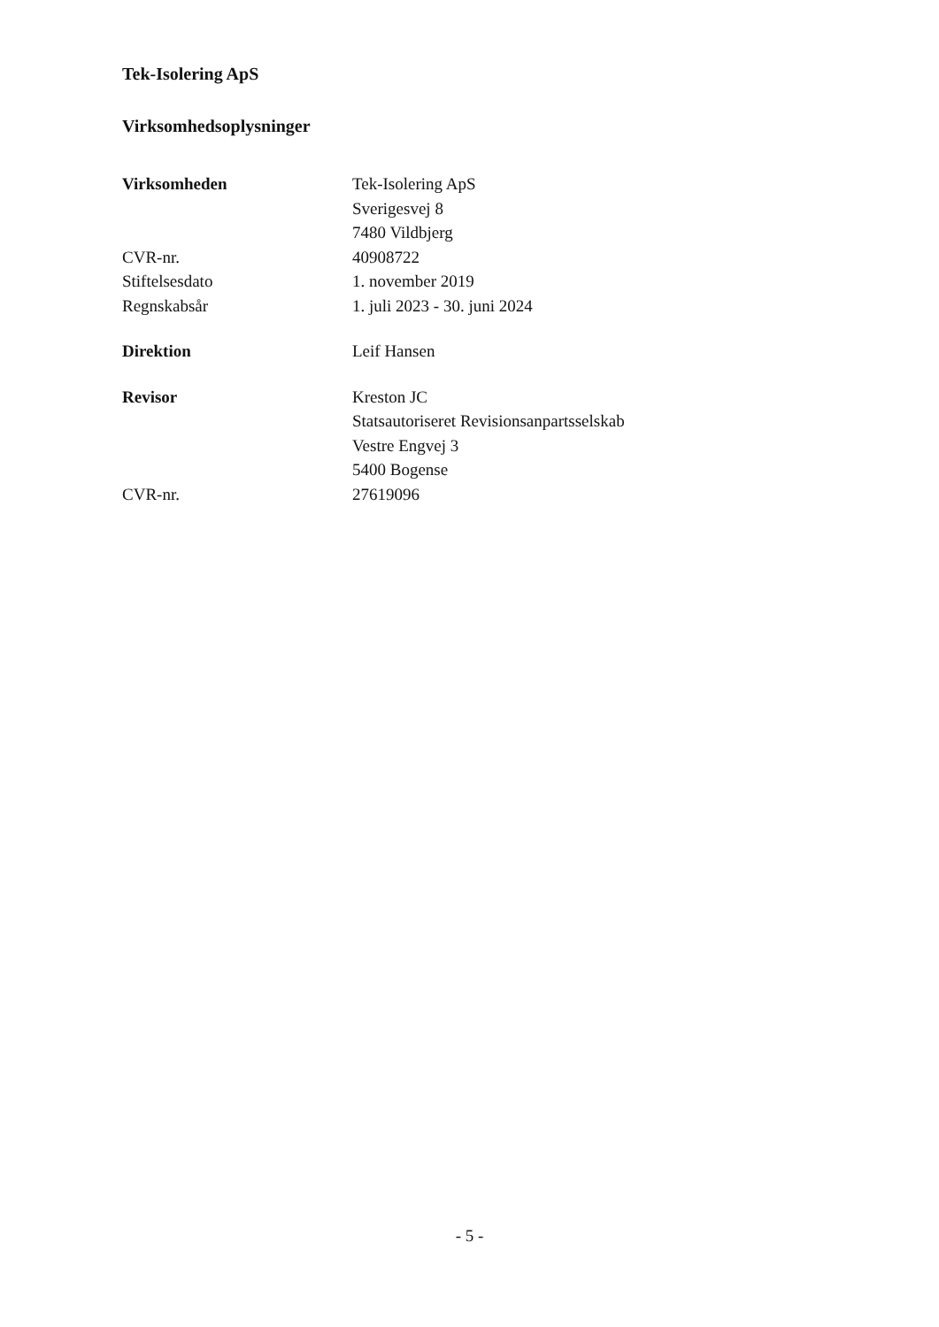Tek-Isolering ApS
Virksomhedsoplysninger
| Virksomheden | Tek-Isolering ApS Sverigesvej 8 7480 Vildbjerg |
| CVR-nr. | 40908722 |
| Stiftelsesdato | 1. november 2019 |
| Regnskabsår | 1. juli 2023 - 30. juni 2024 |
| Direktion | Leif Hansen |
| Revisor | Kreston JC Statsautoriseret Revisionsanpartsselskab Vestre Engvej 3 5400 Bogense |
| CVR-nr. | 27619096 |
- 5 -